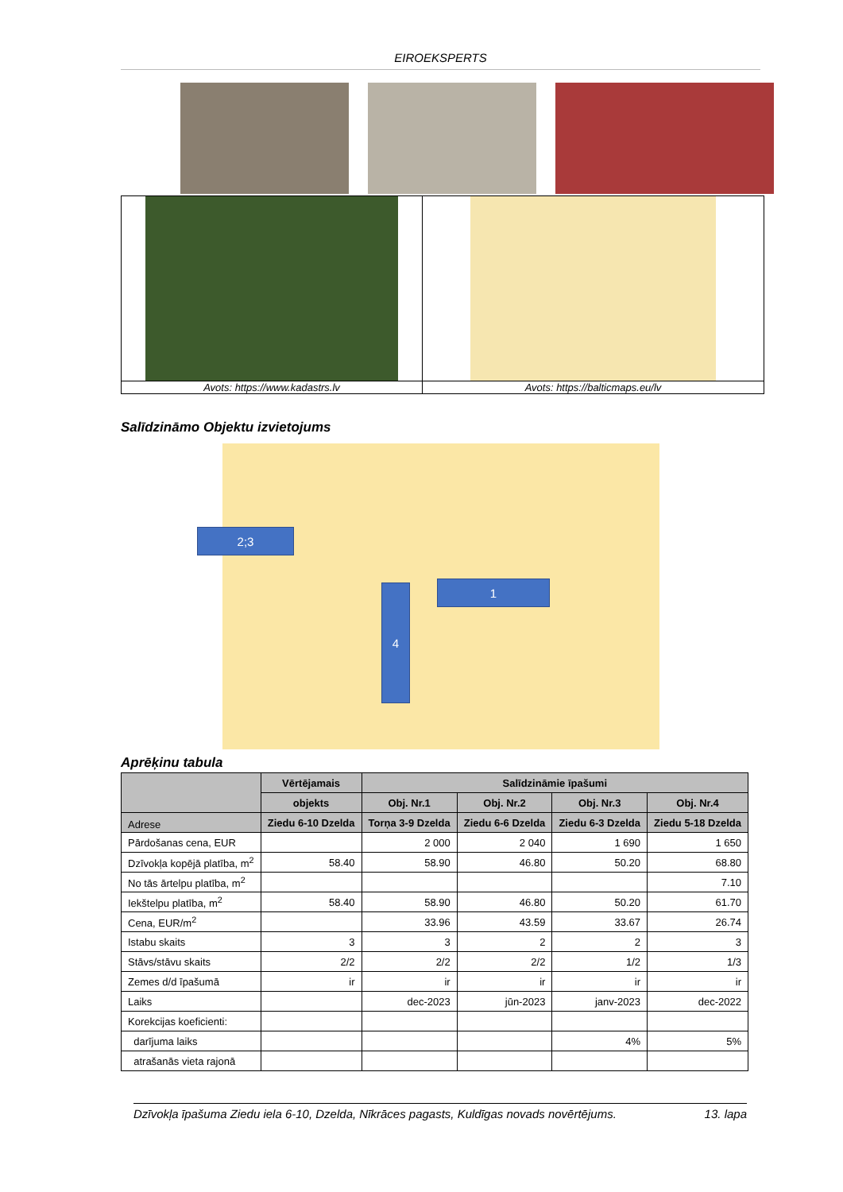EIROEKSPERTS
| Avots: https://www.kadastrs.lv | Avots: https://balticmaps.eu/lv |
Salīdzināmo Objektu izvietojums
2;3
1
4
Aprēķinu tabula
| | Vērtējamais | Salīdzināmie īpašumi | | | |
| --- | --- | --- | --- | --- | --- |
| | objekts | Obj. Nr.1 | Obj. Nr.2 | Obj. Nr.3 | Obj. Nr.4 |
| Adrese | Ziedu 6-10 Dzelda | Torņa 3-9 Dzelda | Ziedu 6-6 Dzelda | Ziedu 6-3 Dzelda | Ziedu 5-18 Dzelda |
| Pārdošanas cena, EUR | | 2 000 | 2 040 | 1 690 | 1 650 |
| Dzīvokļa kopējā platība, m<sup>2</sup> | 58.40 | 58.90 | 46.80 | 50.20 | 68.80 |
| No tās ārtelpu platība, m<sup>2</sup> | | | | | 7.10 |
| Iekštelpu platība, m<sup>2</sup> | 58.40 | 58.90 | 46.80 | 50.20 | 61.70 |
| Cena, EUR/m<sup>2</sup> | | 33.96 | 43.59 | 33.67 | 26.74 |
| Istabu skaits | 3 | 3 | 2 | 2 | 3 |
| Stāvs/stāvu skaits | 2/2 | 2/2 | 2/2 | 1/2 | 1/3 |
| Zemes d/d īpašumā | ir | ir | ir | ir | ir |
| Laiks | | dec-2023 | jūn-2023 | janv-2023 | dec-2022 |
| Korekcijas koeficienti: | | | | | |
| darījuma laiks | | | | 4% | 5% |
| atrašanās vieta rajonā | | | | | |
Dzīvokļa īpašuma Ziedu iela 6-10, Dzelda, Nīkrāces pagasts, Kuldīgas novads novērtējums. 13. lapa